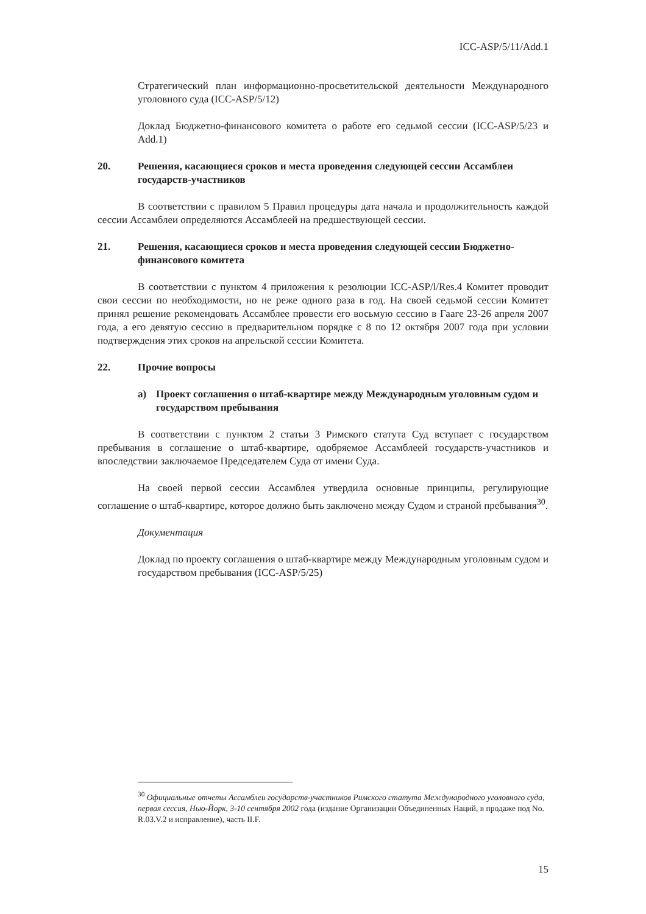ICC-ASP/5/11/Add.1
Стратегический план информационно-просветительской деятельности Международного уголовного суда (ICC-ASP/5/12)
Доклад Бюджетно-финансового комитета о работе его седьмой сессии (ICC-ASP/5/23 и Add.1)
20. Решения, касающиеся сроков и места проведения следующей сессии Ассамблеи государств-участников
В соответствии с правилом 5 Правил процедуры дата начала и продолжительность каждой сессии Ассамблеи определяются Ассамблеей на предшествующей сессии.
21. Решения, касающиеся сроков и места проведения следующей сессии Бюджетно-финансового комитета
В соответствии с пунктом 4 приложения к резолюции ICC-ASP/l/Res.4 Комитет проводит свои сессии по необходимости, но не реже одного раза в год. На своей седьмой сессии Комитет принял решение рекомендовать Ассамблее провести его восьмую сессию в Гааге 23-26 апреля 2007 года, а его девятую сессию в предварительном порядке с 8 по 12 октября 2007 года при условии подтверждения этих сроков на апрельской сессии Комитета.
22. Прочие вопросы
a) Проект соглашения о штаб-квартире между Международным уголовным судом и государством пребывания
В соответствии с пунктом 2 статьи 3 Римского статута Суд вступает с государством пребывания в соглашение о штаб-квартире, одобряемое Ассамблеей государств-участников и впоследствии заключаемое Председателем Суда от имени Суда.
На своей первой сессии Ассамблея утвердила основные принципы, регулирующие соглашение о штаб-квартире, которое должно быть заключено между Судом и страной пребывания<sup>30</sup>.
Документация
Доклад по проекту соглашения о штаб-квартире между Международным уголовным судом и государством пребывания (ICC-ASP/5/25)
<sup>30</sup> Официальные отчеты Ассамблеи государств-участников Римского статута Международного уголовного суда, первая сессия, Нью-Йорк, 3-10 сентября 2002 года (издание Организации Объединенных Наций, в продаже под No. R.03.V.2 и исправление), часть II.F.
15